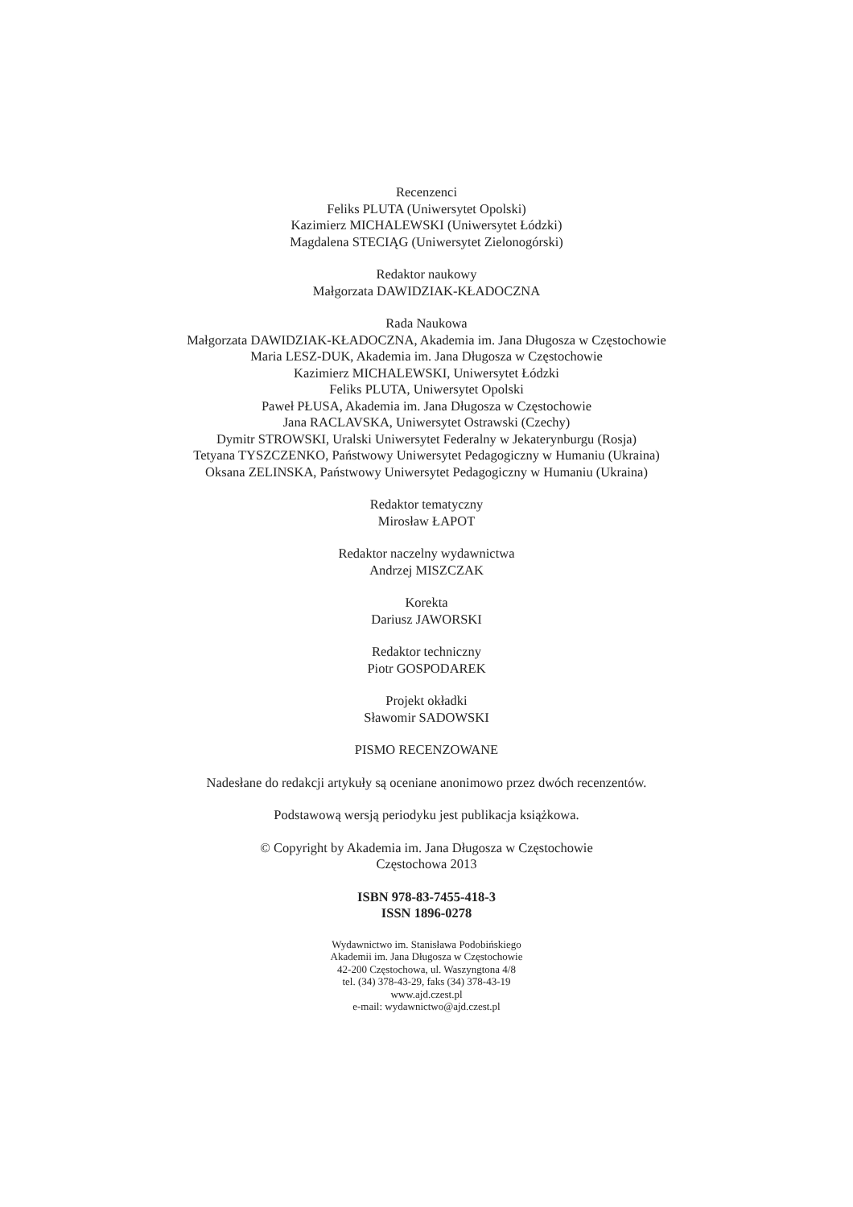Recenzenci
Feliks PLUTA (Uniwersytet Opolski)
Kazimierz MICHALEWSKI (Uniwersytet Łódzki)
Magdalena STECIĄG (Uniwersytet Zielonogórski)
Redaktor naukowy
Małgorzata DAWIDZIAK-KŁADOCZNA
Rada Naukowa
Małgorzata DAWIDZIAK-KŁADOCZNA, Akademia im. Jana Długosza w Częstochowie
Maria LESZ-DUK, Akademia im. Jana Długosza w Częstochowie
Kazimierz MICHALEWSKI, Uniwersytet Łódzki
Feliks PLUTA, Uniwersytet Opolski
Paweł PŁUSA, Akademia im. Jana Długosza w Częstochowie
Jana RACLAVSKA, Uniwersytet Ostrawski (Czechy)
Dymitr STROWSKI, Uralski Uniwersytet Federalny w Jekaterynburgu (Rosja)
Tetyana TYSZCZENKO, Państwowy Uniwersytet Pedagogiczny w Humaniu (Ukraina)
Oksana ZELINSKA, Państwowy Uniwersytet Pedagogiczny w Humaniu (Ukraina)
Redaktor tematyczny
Mirosław ŁAPOT
Redaktor naczelny wydawnictwa
Andrzej MISZCZAK
Korekta
Dariusz JAWORSKI
Redaktor techniczny
Piotr GOSPODAREK
Projekt okładki
Sławomir SADOWSKI
PISMO RECENZOWANE
Nadesłane do redakcji artykuły są oceniane anonimowo przez dwóch recenzentów.
Podstawową wersją periodyku jest publikacja książkowa.
© Copyright by Akademia im. Jana Długosza w Częstochowie
Częstochowa 2013
ISBN 978-83-7455-418-3
ISSN 1896-0278
Wydawnictwo im. Stanisława Podobińskiego
Akademii im. Jana Długosza w Częstochowie
42-200 Częstochowa, ul. Waszyngtona 4/8
tel. (34) 378-43-29, faks (34) 378-43-19
www.ajd.czest.pl
e-mail: wydawnictwo@ajd.czest.pl